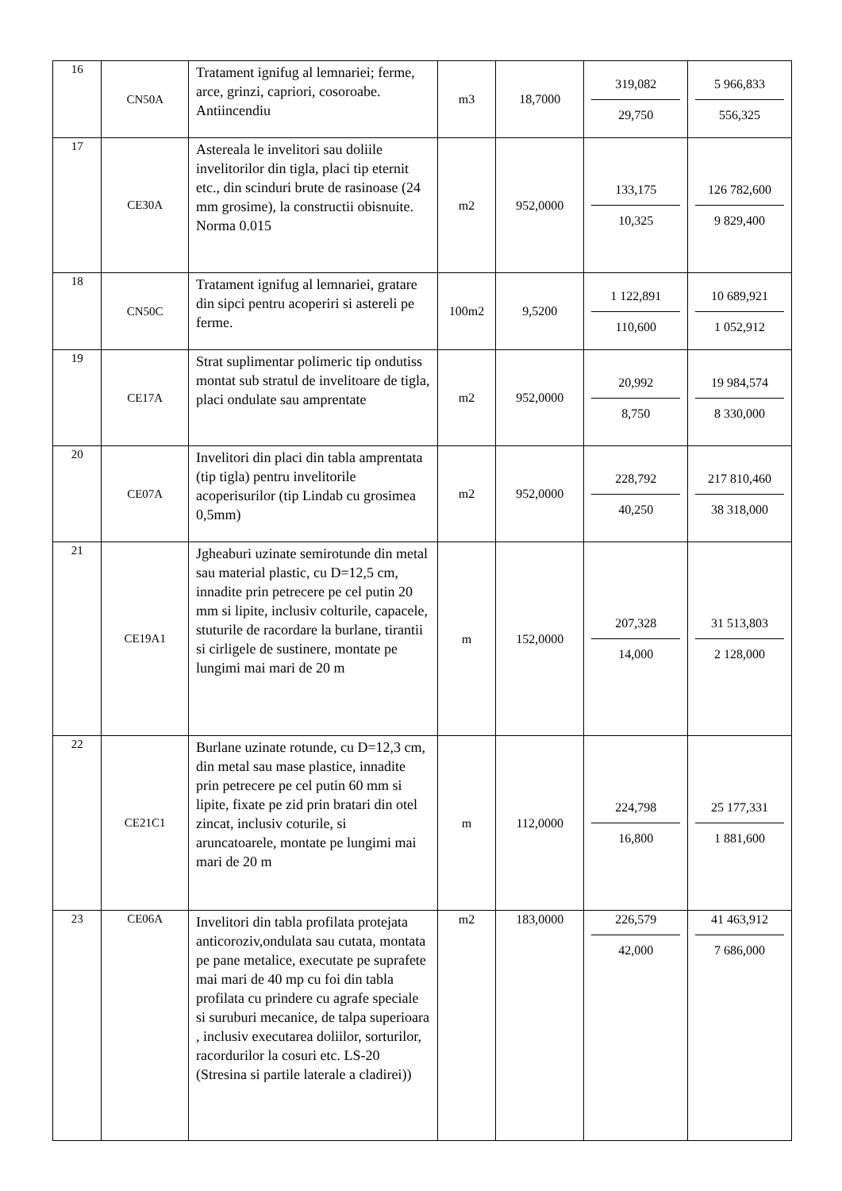| 16 | CN50A | Tratament ignifug al lemnariei; ferme, arce, grinzi, capriori, cosoroabe. Antiincendiu | m3 | 18,7000 | 319,082 29,750 | 5 966,833 556,325 |
| 17 | CE30A | Astereala le invelitori sau doliile invelitorilor din tigla, placi tip eternit etc., din scinduri brute de rasinoase (24 mm grosime), la constructii obisnuite. Norma 0.015 | m2 | 952,0000 | 133,175 10,325 | 126 782,600 9 829,400 |
| 18 | CN50C | Tratament ignifug al lemnariei, gratare din sipci pentru acoperiri si astereli pe ferme. | 100m2 | 9,5200 | 1 122,891 110,600 | 10 689,921 1 052,912 |
| 19 | CE17A | Strat suplimentar polimeric tip ondutiss montat sub stratul de invelitoare de tigla, placi ondulate sau amprentate | m2 | 952,0000 | 20,992 8,750 | 19 984,574 8 330,000 |
| 20 | CE07A | Invelitori din placi din tabla amprentata (tip tigla) pentru invelitorile acoperisurilor (tip Lindab cu grosimea 0,5mm) | m2 | 952,0000 | 228,792 40,250 | 217 810,460 38 318,000 |
| 21 | CE19A1 | Jgheaburi uzinate semirotunde din metal sau material plastic, cu D=12,5 cm, innadite prin petrecere pe cel putin 20 mm si lipite, inclusiv colturile, capacele, stuturile de racordare la burlane, tirantii si cirligele de sustinere, montate pe lungimi mai mari de 20 m | m | 152,0000 | 207,328 14,000 | 31 513,803 2 128,000 |
| 22 | CE21C1 | Burlane uzinate rotunde, cu D=12,3 cm, din metal sau mase plastice, innadite prin petrecere pe cel putin 60 mm si lipite, fixate pe zid prin bratari din otel zincat, inclusiv coturile, si aruncatoarele, montate pe lungimi mai mari de 20 m | m | 112,0000 | 224,798 16,800 | 25 177,331 1 881,600 |
| 23 | CE06A | Invelitori din tabla profilata protejata anticoroziv,ondulata sau cutata, montata pe pane metalice, executate pe suprafete mai mari de 40 mp cu foi din tabla profilata cu prindere cu agrafe speciale si suruburi mecanice, de talpa superioara , inclusiv executarea doliilor, sorturilor, racordurilor la cosuri etc. LS-20 (Stresina si partile laterale a cladirei)) | m2 | 183,0000 | 226,579 42,000 | 41 463,912 7 686,000 |